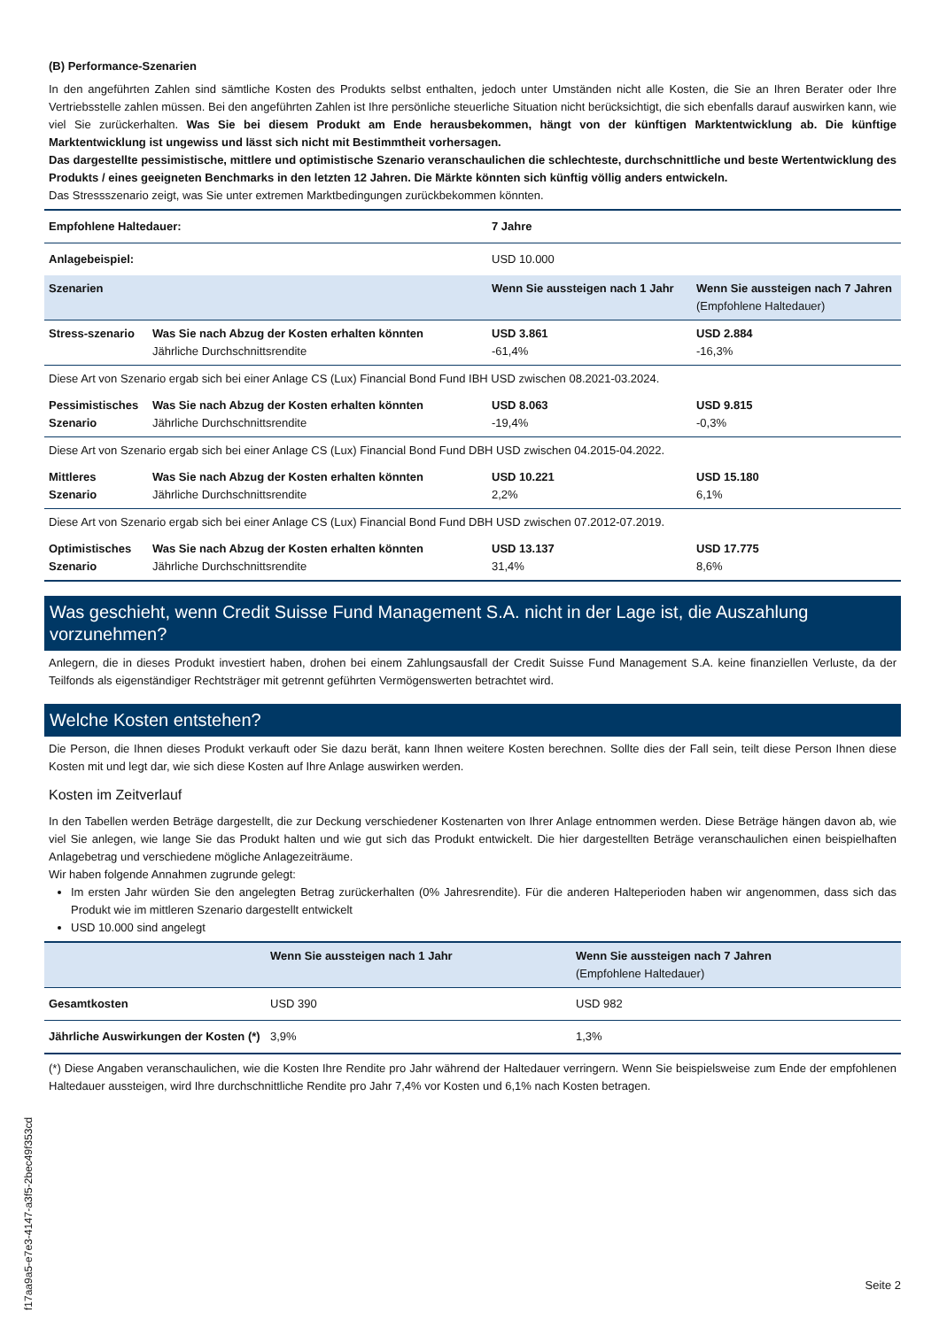(B) Performance-Szenarien
In den angeführten Zahlen sind sämtliche Kosten des Produkts selbst enthalten, jedoch unter Umständen nicht alle Kosten, die Sie an Ihren Berater oder Ihre Vertriebsstelle zahlen müssen. Bei den angeführten Zahlen ist Ihre persönliche steuerliche Situation nicht berücksichtigt, die sich ebenfalls darauf auswirken kann, wie viel Sie zurückerhalten. Was Sie bei diesem Produkt am Ende herausbekommen, hängt von der künftigen Marktentwicklung ab. Die künftige Marktentwicklung ist ungewiss und lässt sich nicht mit Bestimmtheit vorhersagen.
Das dargestellte pessimistische, mittlere und optimistische Szenario veranschaulichen die schlechteste, durchschnittliche und beste Wertentwicklung des Produkts / eines geeigneten Benchmarks in den letzten 12 Jahren. Die Märkte könnten sich künftig völlig anders entwickeln.
Das Stressszenario zeigt, was Sie unter extremen Marktbedingungen zurückbekommen könnten.
| Empfohlene Haltedauer: | | 7 Jahre | |
| Anlagebeispiel: | | USD 10.000 | |
| Szenarien | | Wenn Sie aussteigen nach 1 Jahr | Wenn Sie aussteigen nach 7 Jahren (Empfohlene Haltedauer) |
| Stress-szenario | Was Sie nach Abzug der Kosten erhalten könnten Jährliche Durchschnittsrendite | USD 3.861 -61,4% | USD 2.884 -16,3% |
| Diese Art von Szenario ergab sich bei einer Anlage CS (Lux) Financial Bond Fund IBH USD zwischen 08.2021-03.2024. | | | |
| Pessimistisches Szenario | Was Sie nach Abzug der Kosten erhalten könnten Jährliche Durchschnittsrendite | USD 8.063 -19,4% | USD 9.815 -0,3% |
| Diese Art von Szenario ergab sich bei einer Anlage CS (Lux) Financial Bond Fund DBH USD zwischen 04.2015-04.2022. | | | |
| Mittleres Szenario | Was Sie nach Abzug der Kosten erhalten könnten Jährliche Durchschnittsrendite | USD 10.221 2,2% | USD 15.180 6,1% |
| Diese Art von Szenario ergab sich bei einer Anlage CS (Lux) Financial Bond Fund DBH USD zwischen 07.2012-07.2019. | | | |
| Optimistisches Szenario | Was Sie nach Abzug der Kosten erhalten könnten Jährliche Durchschnittsrendite | USD 13.137 31,4% | USD 17.775 8,6% |
Was geschieht, wenn Credit Suisse Fund Management S.A. nicht in der Lage ist, die Auszahlung vorzunehmen?
Anlegern, die in dieses Produkt investiert haben, drohen bei einem Zahlungsausfall der Credit Suisse Fund Management S.A. keine finanziellen Verluste, da der Teilfonds als eigenständiger Rechtsträger mit getrennt geführten Vermögenswerten betrachtet wird.
Welche Kosten entstehen?
Die Person, die Ihnen dieses Produkt verkauft oder Sie dazu berät, kann Ihnen weitere Kosten berechnen. Sollte dies der Fall sein, teilt diese Person Ihnen diese Kosten mit und legt dar, wie sich diese Kosten auf Ihre Anlage auswirken werden.
Kosten im Zeitverlauf
In den Tabellen werden Beträge dargestellt, die zur Deckung verschiedener Kostenarten von Ihrer Anlage entnommen werden. Diese Beträge hängen davon ab, wie viel Sie anlegen, wie lange Sie das Produkt halten und wie gut sich das Produkt entwickelt. Die hier dargestellten Beträge veranschaulichen einen beispielhaften Anlagebetrag und verschiedene mögliche Anlagezeiträume.
Wir haben folgende Annahmen zugrunde gelegt:
Im ersten Jahr würden Sie den angelegten Betrag zurückerhalten (0% Jahresrendite). Für die anderen Halteperioden haben wir angenommen, dass sich das Produkt wie im mittleren Szenario dargestellt entwickelt
USD 10.000 sind angelegt
| | Wenn Sie aussteigen nach 1 Jahr | Wenn Sie aussteigen nach 7 Jahren (Empfohlene Haltedauer) |
| --- | --- | --- |
| Gesamtkosten | USD 390 | USD 982 |
| Jährliche Auswirkungen der Kosten (*) | 3,9% | 1,3% |
(*) Diese Angaben veranschaulichen, wie die Kosten Ihre Rendite pro Jahr während der Haltedauer verringern. Wenn Sie beispielsweise zum Ende der empfohlenen Haltedauer aussteigen, wird Ihre durchschnittliche Rendite pro Jahr 7,4% vor Kosten und 6,1% nach Kosten betragen.
f17aa9a5-e7e3-4147-a3f5-2bec49f353cd
Seite 2